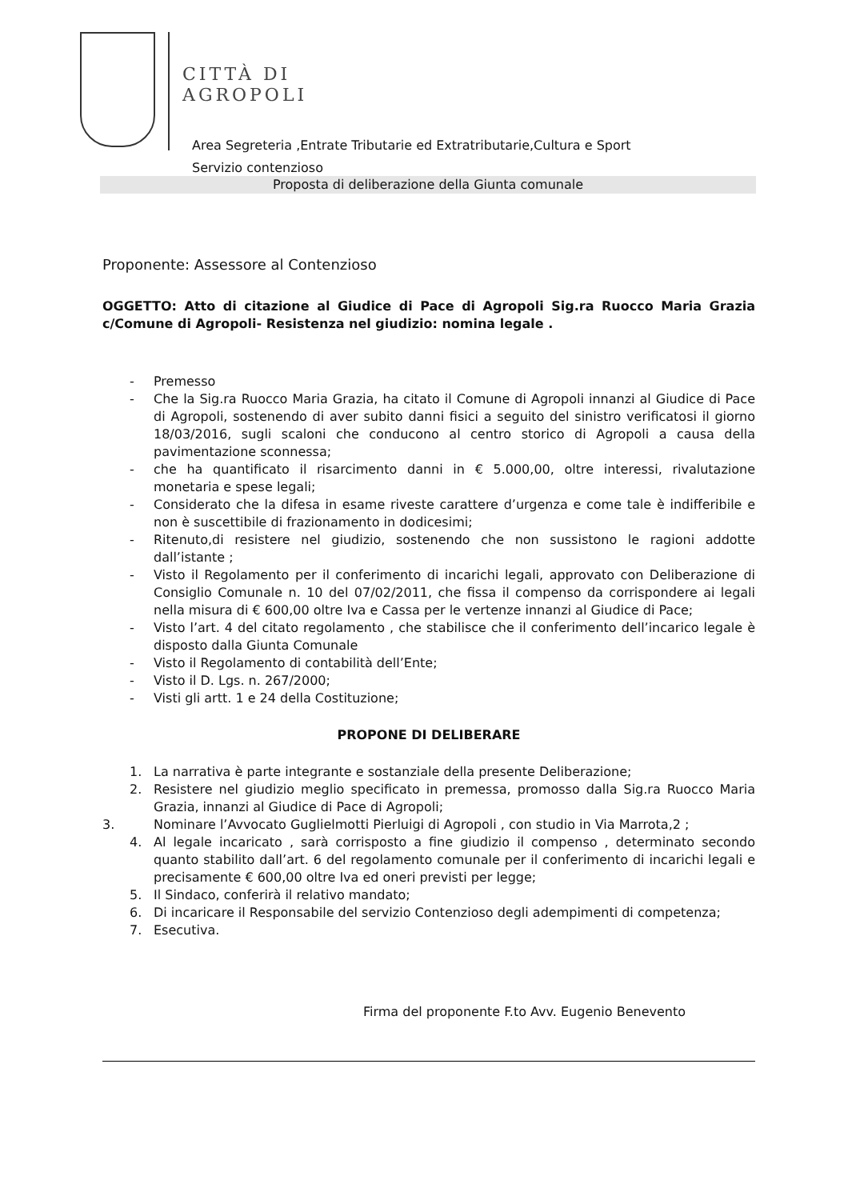CITTÀ DI
AGROPOLI
Area Segreteria ,Entrate Tributarie ed Extratributarie,Cultura e Sport
Servizio contenzioso
Proposta di deliberazione della Giunta comunale
Proponente: Assessore al Contenzioso
OGGETTO: Atto di citazione al Giudice di Pace di Agropoli Sig.ra Ruocco Maria Grazia c/Comune di Agropoli- Resistenza nel giudizio: nomina legale .
- Premesso
- Che la Sig.ra Ruocco Maria Grazia, ha citato il Comune di Agropoli innanzi al Giudice di Pace di Agropoli, sostenendo di aver subito danni fisici a seguito del sinistro verificatosi il giorno 18/03/2016, sugli scaloni che conducono al centro storico di Agropoli a causa della pavimentazione sconnessa;
- che ha quantificato il risarcimento danni in € 5.000,00, oltre interessi, rivalutazione monetaria e spese legali;
- Considerato che la difesa in esame riveste carattere d’urgenza e come tale è indifferibile e non è suscettibile di frazionamento in dodicesimi;
- Ritenuto,di resistere nel giudizio, sostenendo che non sussistono le ragioni addotte dall’istante ;
- Visto il Regolamento per il conferimento di incarichi legali, approvato con Deliberazione di Consiglio Comunale n. 10 del 07/02/2011, che fissa il compenso da corrispondere ai legali nella misura di € 600,00 oltre Iva e Cassa per le vertenze innanzi al Giudice di Pace;
- Visto l’art. 4 del citato regolamento , che stabilisce che il conferimento dell’incarico legale è disposto dalla Giunta Comunale
- Visto il Regolamento di contabilità dell’Ente;
- Visto il D. Lgs. n. 267/2000;
- Visti gli artt. 1 e 24 della Costituzione;
PROPONE DI DELIBERARE
1. La narrativa è parte integrante e sostanziale della presente Deliberazione;
2. Resistere nel giudizio meglio specificato in premessa, promosso dalla Sig.ra Ruocco Maria Grazia, innanzi al Giudice di Pace di Agropoli;
3. Nominare l’Avvocato Guglielmotti Pierluigi di Agropoli , con studio in Via Marrota,2 ;
4. Al legale incaricato , sarà corrisposto a fine giudizio il compenso , determinato secondo quanto stabilito dall’art. 6 del regolamento comunale per il conferimento di incarichi legali e precisamente € 600,00 oltre Iva ed oneri previsti per legge;
5. Il Sindaco, conferirà il relativo mandato;
6. Di incaricare il Responsabile del servizio Contenzioso degli adempimenti di competenza;
7. Esecutiva.
Firma del proponente F.to Avv. Eugenio Benevento